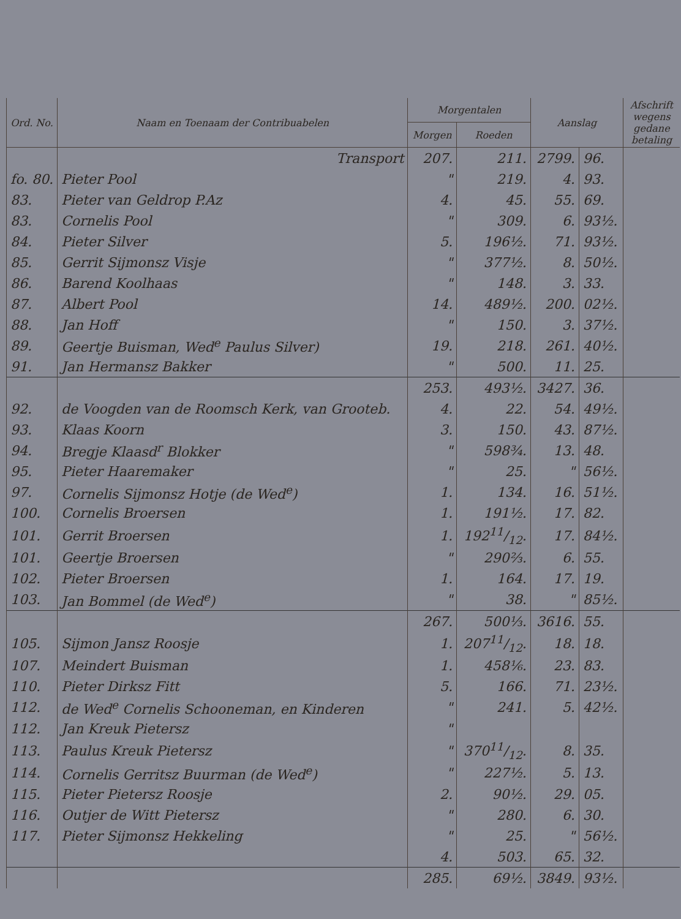| Ord. No. | Naam en Toenaam der Contribuabelen | Morgentalen | | Aanslag | | Afschrift wegens gedane betaling |
| --- | --- | --- | --- | --- | --- | --- |
| | | Morgen | Roeden | | | |
| | Transport | 207. | 211. | 2799. | 96. | |
| fo. 80. | Pieter Pool | " | 219. | 4. | 93. | |
| 83. | Pieter van Geldrop P.Az | 4. | 45. | 55. | 69. | |
| 83. | Cornelis Pool | " | 309. | 6. | 93½. | |
| 84. | Pieter Silver | 5. | 196½. | 71. | 93½. | |
| 85. | Gerrit Sijmonsz Visje | " | 377½. | 8. | 50½. | |
| 86. | Barend Koolhaas | " | 148. | 3. | 33. | |
| 87. | Albert Pool | 14. | 489½. | 200. | 02½. | |
| 88. | Jan Hoff | " | 150. | 3. | 37½. | |
| 89. | Geertje Buisman, Wed<sup>e</sup> Paulus Silver) | 19. | 218. | 261. | 40½. | |
| 91. | Jan Hermansz Bakker | " | 500. | 11. | 25. | |
| | | 253. | 493½. | 3427. | 36. | |
| 92. | de Voogden van de Roomsch Kerk, van Grooteb. | 4. | 22. | 54. | 49½. | |
| 93. | Klaas Koorn | 3. | 150. | 43. | 87½. | |
| 94. | Bregje Klaasd<sup>r</sup> Blokker | " | 598¾. | 13. | 48. | |
| 95. | Pieter Haaremaker | " | 25. | " | 56½. | |
| 97. | Cornelis Sijmonsz Hotje (de Wed<sup>e</sup>) | 1. | 134. | 16. | 51½. | |
| 100. | Cornelis Broersen | 1. | 191½. | 17. | 82. | |
| 101. | Gerrit Broersen | 1. | 19211/12. | 17. | 84½. | |
| 101. | Geertje Broersen | " | 290⅔. | 6. | 55. | |
| 102. | Pieter Broersen | 1. | 164. | 17. | 19. | |
| 103. | Jan Bommel (de Wed<sup>e</sup>) | " | 38. | " | 85½. | |
| | | 267. | 500⅓. | 3616. | 55. | |
| 105. | Sijmon Jansz Roosje | 1. | 20711/12. | 18. | 18. | |
| 107. | Meindert Buisman | 1. | 458⅙. | 23. | 83. | |
| 110. | Pieter Dirksz Fitt | 5. | 166. | 71. | 23½. | |
| 112. | de Wed<sup>e</sup> Cornelis Schooneman, en Kinderen | " | 241. | 5. | 42½. | |
| 112. | Jan Kreuk Pietersz | " | | | | |
| 113. | Paulus Kreuk Pietersz | " | 37011/12. | 8. | 35. | |
| 114. | Cornelis Gerritsz Buurman (de Wed<sup>e</sup>) | " | 227½. | 5. | 13. | |
| 115. | Pieter Pietersz Roosje | 2. | 90½. | 29. | 05. | |
| 116. | Outjer de Witt Pietersz | " | 280. | 6. | 30. | |
| 117. | Pieter Sijmonsz Hekkeling | " | 25. | " | 56½. | |
| | | 4. | 503. | 65. | 32. | |
| | | 285. | 69½. | 3849. | 93½. | |